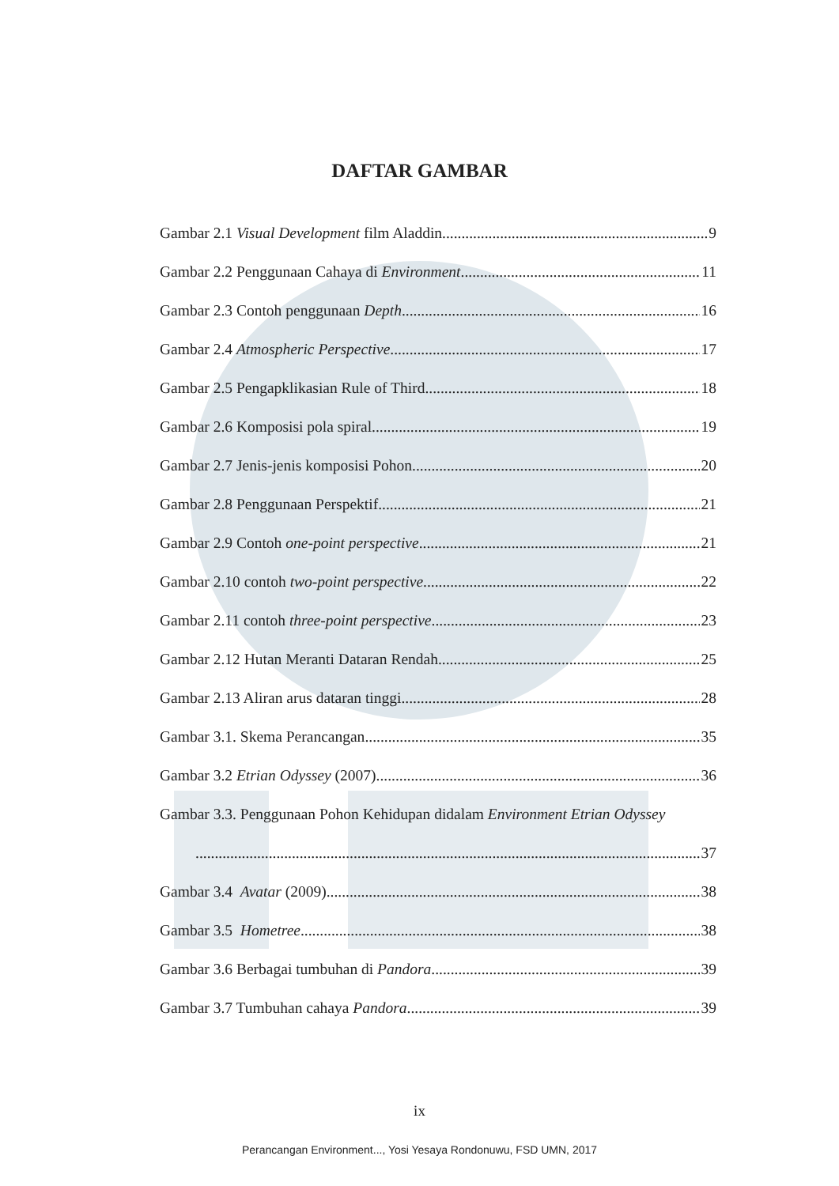DAFTAR GAMBAR
Gambar 2.1 Visual Development film Aladdin 9
Gambar 2.2 Penggunaan Cahaya di Environment 11
Gambar 2.3 Contoh penggunaan Depth 16
Gambar 2.4 Atmospheric Perspective 17
Gambar 2.5 Pengapklikasian Rule of Third 18
Gambar 2.6 Komposisi pola spiral 19
Gambar 2.7 Jenis-jenis komposisi Pohon 20
Gambar 2.8 Penggunaan Perspektif 21
Gambar 2.9 Contoh one-point perspective 21
Gambar 2.10 contoh two-point perspective 22
Gambar 2.11 contoh three-point perspective 23
Gambar 2.12 Hutan Meranti Dataran Rendah 25
Gambar 2.13 Aliran arus dataran tinggi. 28
Gambar 3.1. Skema Perancangan 35
Gambar 3.2 Etrian Odyssey (2007) 36
Gambar 3.3. Penggunaan Pohon Kehidupan didalam Environment Etrian Odyssey
37
Gambar 3.4 Avatar (2009) 38
Gambar 3.5 Hometree 38
Gambar 3.6 Berbagai tumbuhan di Pandora 39
Gambar 3.7 Tumbuhan cahaya Pandora 39
ix
Perancangan Environment..., Yosi Yesaya Rondonuwu, FSD UMN, 2017